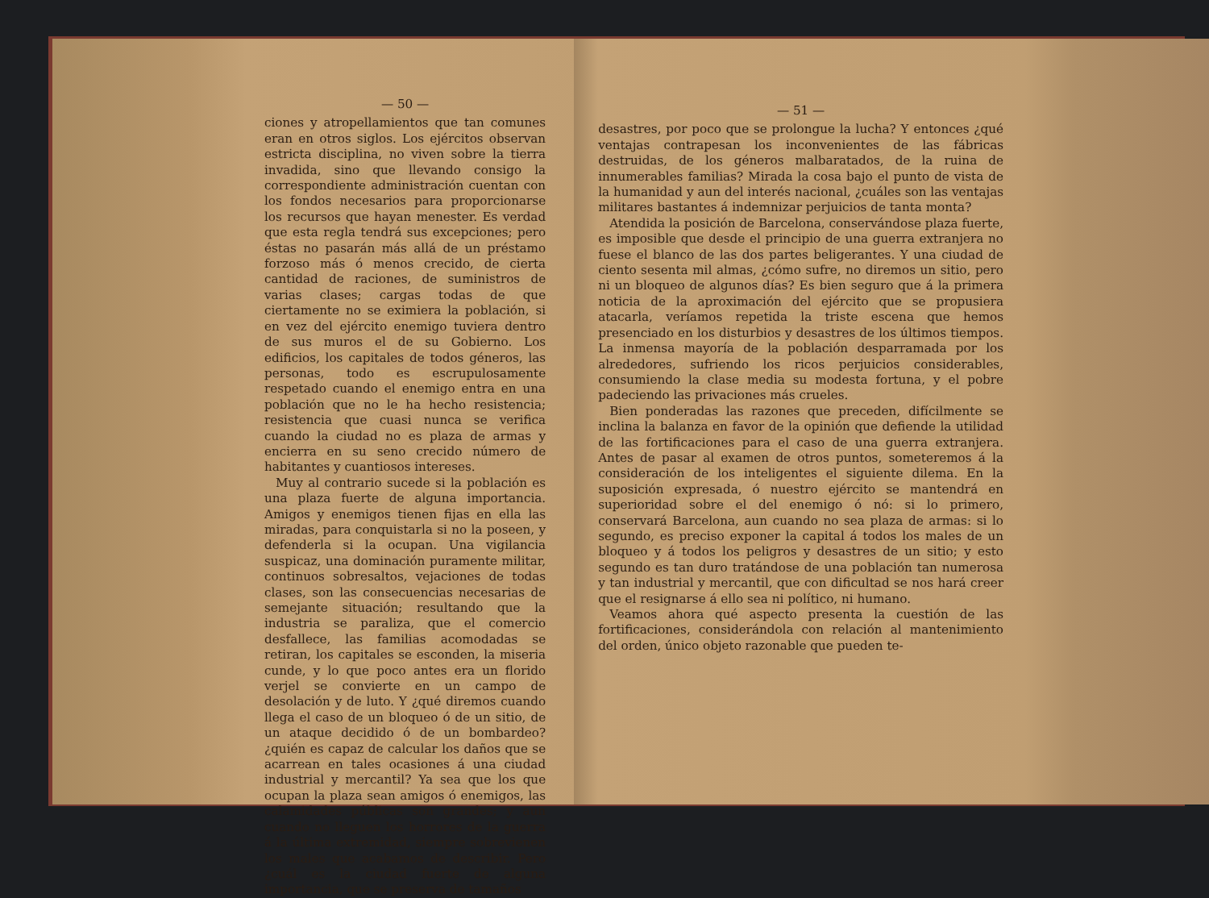— 50 —
ciones y atropellamientos que tan comunes eran en otros siglos. Los ejércitos observan estricta disciplina, no viven sobre la tierra invadida, sino que llevando consigo la correspondiente administración cuentan con los fondos necesarios para proporcionarse los recursos que hayan menester. Es verdad que esta regla tendrá sus excepciones; pero éstas no pasarán más allá de un préstamo forzoso más ó menos crecido, de cierta cantidad de raciones, de suministros de varias clases; cargas todas de que ciertamente no se eximiera la población, si en vez del ejército enemigo tuviera dentro de sus muros el de su Gobierno. Los edificios, los capitales de todos géneros, las personas, todo es escrupulosamente respetado cuando el enemigo entra en una población que no le ha hecho resistencia; resistencia que cuasi nunca se verifica cuando la ciudad no es plaza de armas y encierra en su seno crecido número de habitantes y cuantiosos intereses.
Muy al contrario sucede si la población es una plaza fuerte de alguna importancia. Amigos y enemigos tienen fijas en ella las miradas, para conquistarla si no la poseen, y defenderla si la ocupan. Una vigilancia suspicaz, una dominación puramente militar, continuos sobresaltos, vejaciones de todas clases, son las consecuencias necesarias de semejante situación; resultando que la industria se paraliza, que el comercio desfallece, las familias acomodadas se retiran, los capitales se esconden, la miseria cunde, y lo que poco antes era un florido verjel se convierte en un campo de desolación y de luto. Y ¿qué diremos cuando llega el caso de un bloqueo ó de un sitio, de un ataque decidido ó de un bombardeo? ¿quién es capaz de calcular los daños que se acarrean en tales ocasiones á una ciudad industrial y mercantil? Ya sea que los que ocupan la plaza sean amigos ó enemigos, las calamidades públicas son grandes; y aun cuando no lleguen los horrores de la guerra á la última extremidad, siempre sobrevienen los males que acabamos de describir. Pero ¿cuál es la ciudad fuerte de alguna importancia, que se preserva de tamaños
— 51 —
desastres, por poco que se prolongue la lucha? Y entonces ¿qué ventajas contrapesan los inconvenientes de las fábricas destruidas, de los géneros malbaratados, de la ruina de innumerables familias? Mirada la cosa bajo el punto de vista de la humanidad y aun del interés nacional, ¿cuáles son las ventajas militares bastantes á indemnizar perjuicios de tanta monta?
Atendida la posición de Barcelona, conservándose plaza fuerte, es imposible que desde el principio de una guerra extranjera no fuese el blanco de las dos partes beligerantes. Y una ciudad de ciento sesenta mil almas, ¿cómo sufre, no diremos un sitio, pero ni un bloqueo de algunos días? Es bien seguro que á la primera noticia de la aproximación del ejército que se propusiera atacarla, veríamos repetida la triste escena que hemos presenciado en los disturbios y desastres de los últimos tiempos. La inmensa mayoría de la población desparramada por los alrededores, sufriendo los ricos perjuicios considerables, consumiendo la clase media su modesta fortuna, y el pobre padeciendo las privaciones más crueles.
Bien ponderadas las razones que preceden, difícilmente se inclina la balanza en favor de la opinión que defiende la utilidad de las fortificaciones para el caso de una guerra extranjera. Antes de pasar al examen de otros puntos, someteremos á la consideración de los inteligentes el siguiente dilema. En la suposición expresada, ó nuestro ejército se mantendrá en superioridad sobre el del enemigo ó nó: si lo primero, conservará Barcelona, aun cuando no sea plaza de armas: si lo segundo, es preciso exponer la capital á todos los males de un bloqueo y á todos los peligros y desastres de un sitio; y esto segundo es tan duro tratándose de una población tan numerosa y tan industrial y mercantil, que con dificultad se nos hará creer que el resignarse á ello sea ni político, ni humano.
Veamos ahora qué aspecto presenta la cuestión de las fortificaciones, considerándola con relación al mantenimiento del orden, único objeto razonable que pueden te-